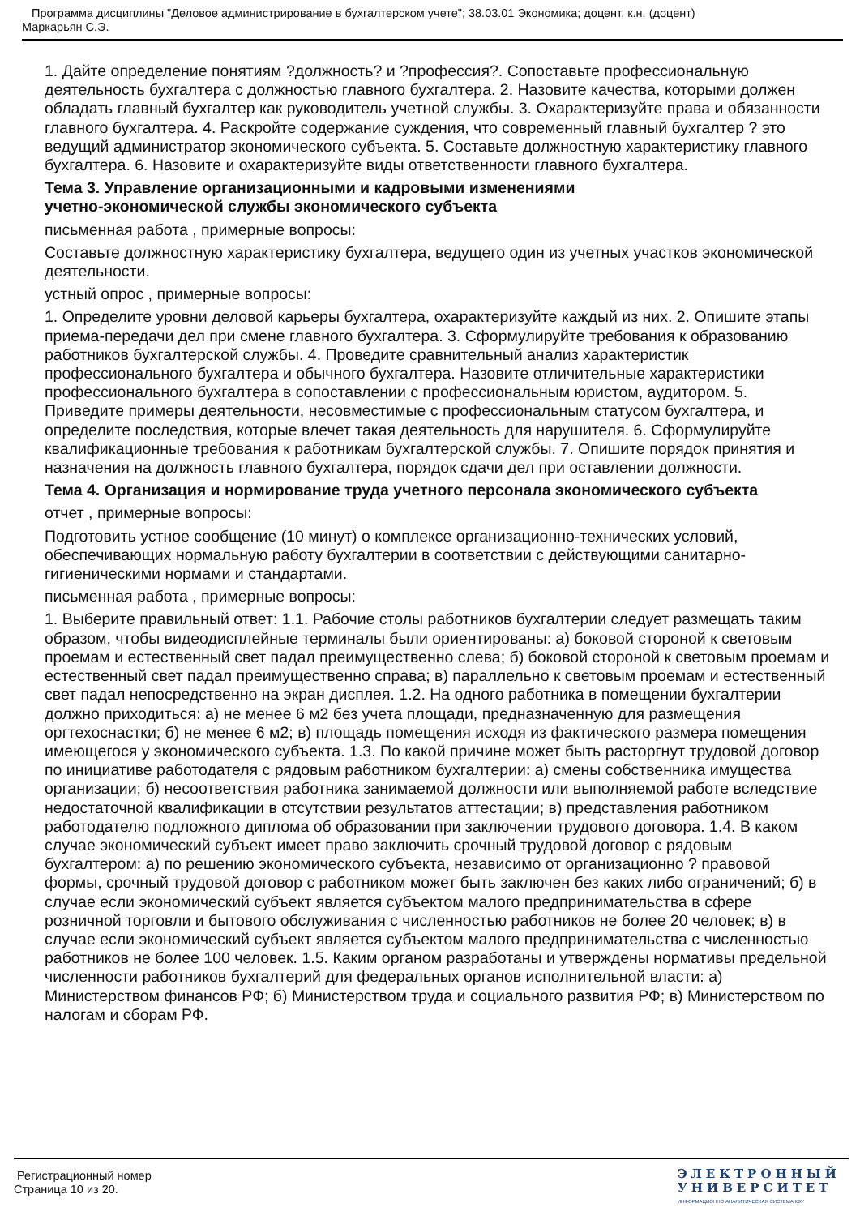Программа дисциплины "Деловое администрирование в бухгалтерском учете"; 38.03.01 Экономика; доцент, к.н. (доцент)
Маркарьян С.Э.
1. Дайте определение понятиям ?должность? и ?профессия?. Сопоставьте профессиональную деятельность бухгалтера с должностью главного бухгалтера. 2. Назовите качества, которыми должен обладать главный бухгалтер как руководитель учетной службы. 3. Охарактеризуйте права и обязанности главного бухгалтера. 4. Раскройте содержание суждения, что современный главный бухгалтер ? это ведущий администратор экономического субъекта. 5. Составьте должностную характеристику главного бухгалтера. 6. Назовите и охарактеризуйте виды ответственности главного бухгалтера.
Тема 3. Управление организационными и кадровыми изменениями
учетно-экономической службы экономического субъекта
письменная работа , примерные вопросы:
Составьте должностную характеристику бухгалтера, ведущего один из учетных участков экономической деятельности.
устный опрос , примерные вопросы:
1. Определите уровни деловой карьеры бухгалтера, охарактеризуйте каждый из них. 2. Опишите этапы приема-передачи дел при смене главного бухгалтера. 3. Сформулируйте требования к образованию работников бухгалтерской службы. 4. Проведите сравнительный анализ характеристик профессионального бухгалтера и обычного бухгалтера. Назовите отличительные характеристики профессионального бухгалтера в сопоставлении с профессиональным юристом, аудитором. 5. Приведите примеры деятельности, несовместимые с профессиональным статусом бухгалтера, и определите последствия, которые влечет такая деятельность для нарушителя. 6. Сформулируйте квалификационные требования к работникам бухгалтерской службы. 7. Опишите порядок принятия и назначения на должность главного бухгалтера, порядок сдачи дел при оставлении должности.
Тема 4. Организация и нормирование труда учетного персонала экономического субъекта
отчет , примерные вопросы:
Подготовить устное сообщение (10 минут) о комплексе организационно-технических условий, обеспечивающих нормальную работу бухгалтерии в соответствии с действующими санитарно-гигиеническими нормами и стандартами.
письменная работа , примерные вопросы:
1. Выберите правильный ответ: 1.1. Рабочие столы работников бухгалтерии следует размещать таким образом, чтобы видеодисплейные терминалы были ориентированы: а) боковой стороной к световым проемам и естественный свет падал преимущественно слева; б) боковой стороной к световым проемам и естественный свет падал преимущественно справа; в) параллельно к световым проемам и естественный свет падал непосредственно на экран дисплея. 1.2. На одного работника в помещении бухгалтерии должно приходиться: а) не менее 6 м2 без учета площади, предназначенную для размещения оргтехоснастки; б) не менее 6 м2; в) площадь помещения исходя из фактического размера помещения имеющегося у экономического субъекта. 1.3. По какой причине может быть расторгнут трудовой договор по инициативе работодателя с рядовым работником бухгалтерии: а) смены собственника имущества организации; б) несоответствия работника занимаемой должности или выполняемой работе вследствие недостаточной квалификации в отсутствии результатов аттестации; в) представления работником работодателю подложного диплома об образовании при заключении трудового договора. 1.4. В каком случае экономический субъект имеет право заключить срочный трудовой договор с рядовым бухгалтером: а) по решению экономического субъекта, независимо от организационно ? правовой формы, срочный трудовой договор с работником может быть заключен без каких либо ограничений; б) в случае если экономический субъект является субъектом малого предпринимательства в сфере розничной торговли и бытового обслуживания с численностью работников не более 20 человек; в) в случае если экономический субъект является субъектом малого предпринимательства с численностью работников не более 100 человек. 1.5. Каким органом разработаны и утверждены нормативы предельной численности работников бухгалтерий для федеральных органов исполнительной власти: а) Министерством финансов РФ; б) Министерством труда и социального развития РФ; в) Министерством по налогам и сборам РФ.
Регистрационный номер
Страница 10 из 20.
ЭЛЕКТРОННЫЙ
УНИВЕРСИТЕТ
ИНФОРМАЦИОННО АНАЛИТИЧЕСКАЯ СИСТЕМА КФУ